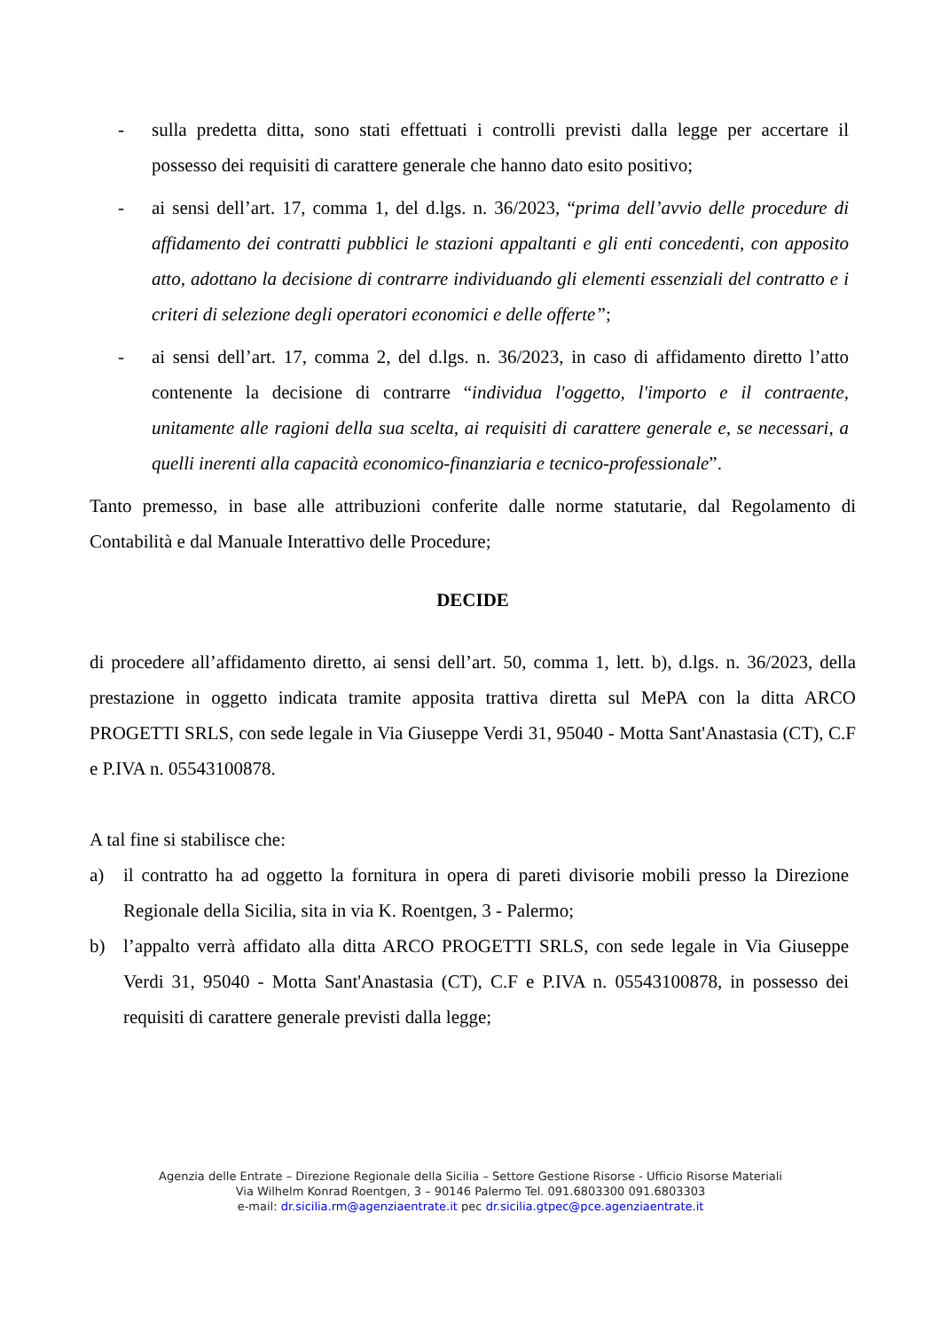- sulla predetta ditta, sono stati effettuati i controlli previsti dalla legge per accertare il possesso dei requisiti di carattere generale che hanno dato esito positivo;
- ai sensi dell’art. 17, comma 1, del d.lgs. n. 36/2023, “prima dell’avvio delle procedure di affidamento dei contratti pubblici le stazioni appaltanti e gli enti concedenti, con apposito atto, adottano la decisione di contrarre individuando gli elementi essenziali del contratto e i criteri di selezione degli operatori economici e delle offerte”;
- ai sensi dell’art. 17, comma 2, del d.lgs. n. 36/2023, in caso di affidamento diretto l’atto contenente la decisione di contrarre “individua l'oggetto, l'importo e il contraente, unitamente alle ragioni della sua scelta, ai requisiti di carattere generale e, se necessari, a quelli inerenti alla capacità economico-finanziaria e tecnico-professionale”.
Tanto premesso, in base alle attribuzioni conferite dalle norme statutarie, dal Regolamento di Contabilità e dal Manuale Interattivo delle Procedure;
DECIDE
di procedere all’affidamento diretto, ai sensi dell’art. 50, comma 1, lett. b), d.lgs. n. 36/2023, della prestazione in oggetto indicata tramite apposita trattiva diretta sul MePA con la ditta ARCO PROGETTI SRLS, con sede legale in Via Giuseppe Verdi 31, 95040 - Motta Sant'Anastasia (CT), C.F e P.IVA n. 05543100878.
A tal fine si stabilisce che:
a) il contratto ha ad oggetto la fornitura in opera di pareti divisorie mobili presso la Direzione Regionale della Sicilia, sita in via K. Roentgen, 3 - Palermo;
b) l’appalto verrà affidato alla ditta ARCO PROGETTI SRLS, con sede legale in Via Giuseppe Verdi 31, 95040 - Motta Sant'Anastasia (CT), C.F e P.IVA n. 05543100878, in possesso dei requisiti di carattere generale previsti dalla legge;
Agenzia delle Entrate – Direzione Regionale della Sicilia – Settore Gestione Risorse - Ufficio Risorse Materiali
Via Wilhelm Konrad Roentgen, 3 – 90146 Palermo Tel. 091.6803300 091.6803303
e-mail: dr.sicilia.rm@agenziaentrate.it pec dr.sicilia.gtpec@pce.agenziaentrate.it